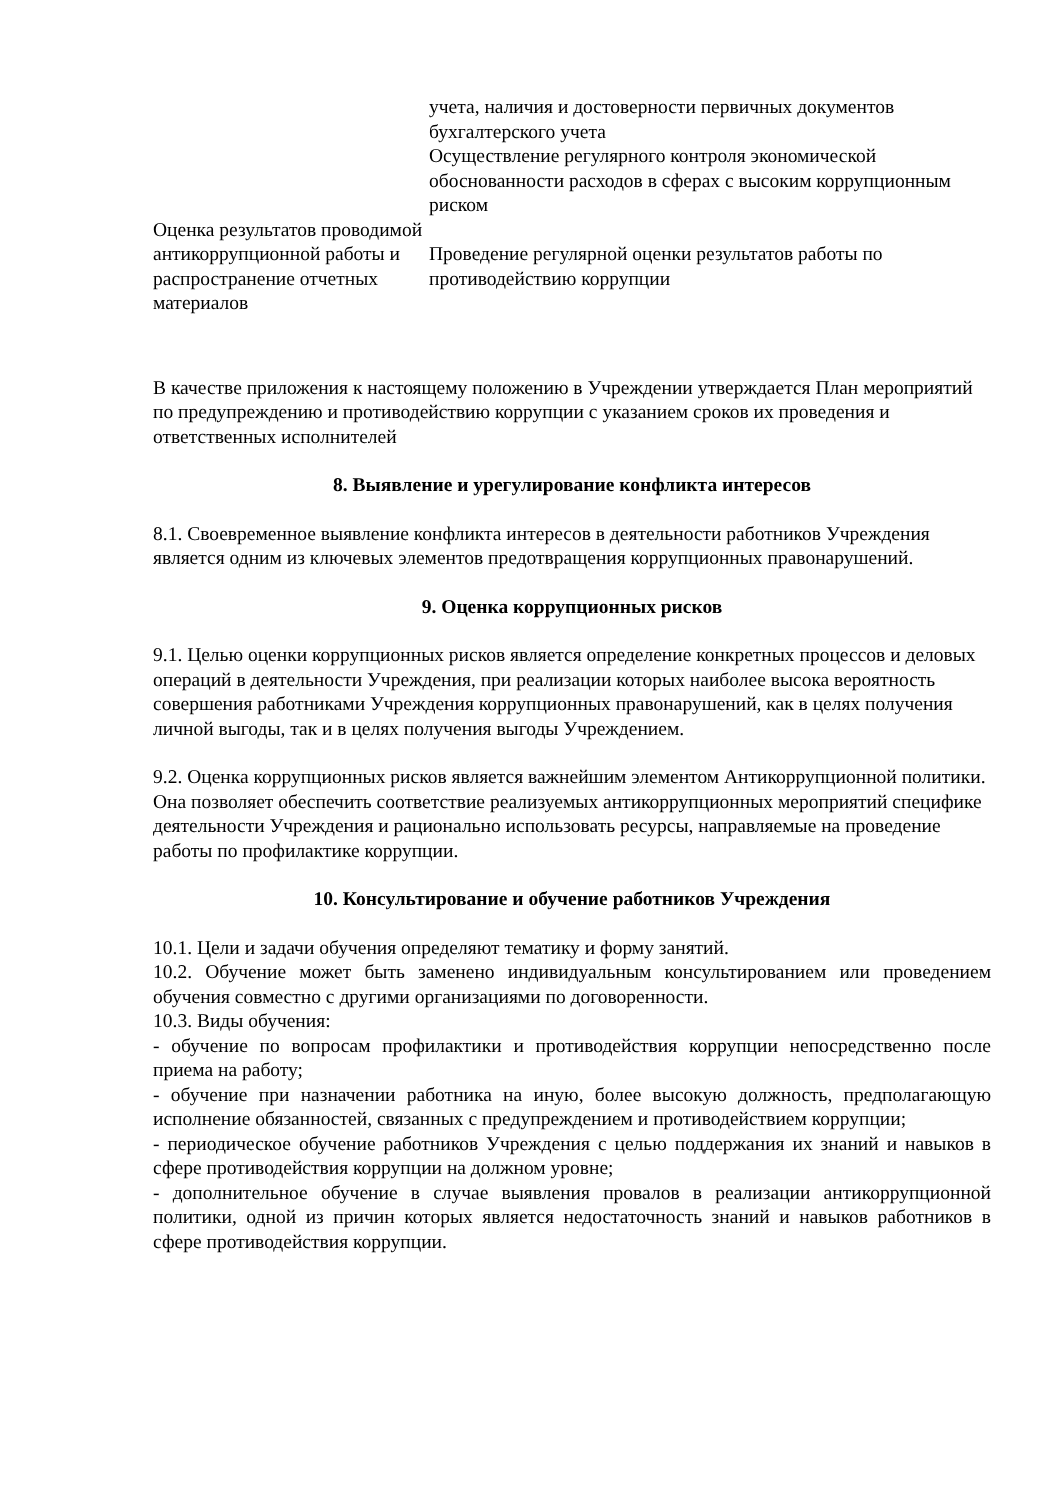| | учета, наличия и достоверности первичных документов бухгалтерского учета Осуществление регулярного контроля экономической обоснованности расходов в сферах с высоким коррупционным риском |
| Оценка результатов проводимой антикоррупционной работы и распространение отчетных материалов | Проведение регулярной оценки результатов работы по противодействию коррупции |
В качестве приложения к настоящему положению в Учреждении утверждается План мероприятий по предупреждению и противодействию коррупции с указанием сроков их проведения и ответственных исполнителей
8. Выявление и урегулирование конфликта интересов
8.1. Своевременное выявление конфликта интересов в деятельности работников Учреждения является одним из ключевых элементов предотвращения коррупционных правонарушений.
9. Оценка коррупционных рисков
9.1. Целью оценки коррупционных рисков является определение конкретных процессов и деловых операций в деятельности Учреждения, при реализации которых наиболее высока вероятность совершения работниками Учреждения коррупционных правонарушений, как в целях получения личной выгоды, так и в целях получения выгоды Учреждением.
9.2. Оценка коррупционных рисков является важнейшим элементом Антикоррупционной политики. Она позволяет обеспечить соответствие реализуемых антикоррупционных мероприятий специфике деятельности Учреждения и рационально использовать ресурсы, направляемые на проведение работы по профилактике коррупции.
10. Консультирование и обучение работников Учреждения
10.1. Цели и задачи обучения определяют тематику и форму занятий.
10.2. Обучение может быть заменено индивидуальным консультированием или проведением обучения совместно с другими организациями по договоренности.
10.3. Виды обучения:
- обучение по вопросам профилактики и противодействия коррупции непосредственно после приема на работу;
- обучение при назначении работника на иную, более высокую должность, предполагающую исполнение обязанностей, связанных с предупреждением и противодействием коррупции;
- периодическое обучение работников Учреждения с целью поддержания их знаний и навыков в сфере противодействия коррупции на должном уровне;
- дополнительное обучение в случае выявления провалов в реализации антикоррупционной политики, одной из причин которых является недостаточность знаний и навыков работников в сфере противодействия коррупции.